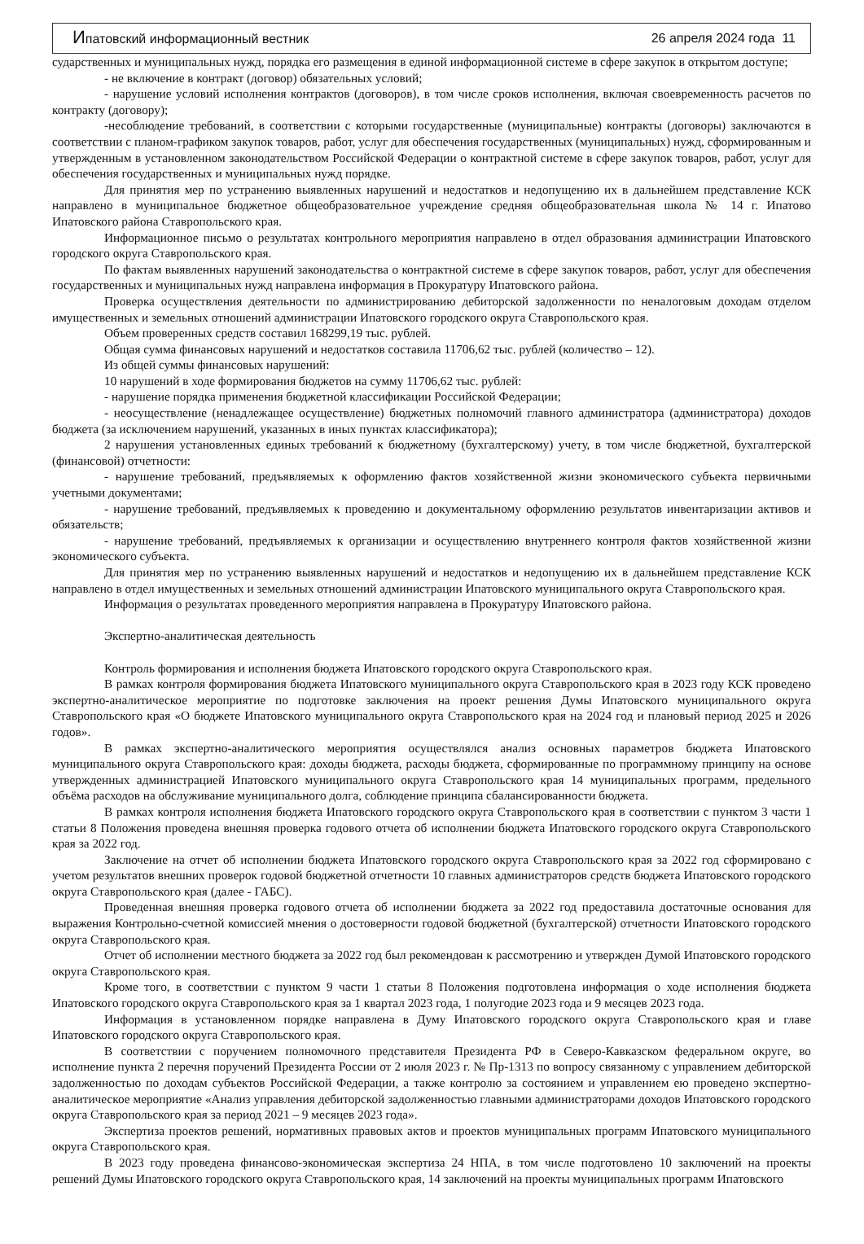Ипатовский информационный вестник 26 апреля 2024 года 11
сударственных и муниципальных нужд, порядка его размещения в единой информационной системе в сфере закупок в открытом доступе;
- не включение в контракт (договор) обязательных условий;
- нарушение условий исполнения контрактов (договоров), в том числе сроков исполнения, включая своевременность расчетов по контракту (договору);
-несоблюдение требований, в соответствии с которыми государственные (муниципальные) контракты (договоры) заключаются в соответствии с планом-графиком закупок товаров, работ, услуг для обеспечения государственных (муниципальных) нужд, сформированным и утвержденным в установленном законодательством Российской Федерации о контрактной системе в сфере закупок товаров, работ, услуг для обеспечения государственных и муниципальных нужд порядке.
Для принятия мер по устранению выявленных нарушений и недостатков и недопущению их в дальнейшем представление КСК направлено в муниципальное бюджетное общеобразовательное учреждение средняя общеобразовательная школа № 14 г. Ипатово Ипатовского района Ставропольского края.
Информационное письмо о результатах контрольного мероприятия направлено в отдел образования администрации Ипатовского городского округа Ставропольского края.
По фактам выявленных нарушений законодательства о контрактной системе в сфере закупок товаров, работ, услуг для обеспечения государственных и муниципальных нужд направлена информация в Прокуратуру Ипатовского района.
Проверка осуществления деятельности по администрированию дебиторской задолженности по неналоговым доходам отделом имущественных и земельных отношений администрации Ипатовского городского округа Ставропольского края.
Объем проверенных средств составил 168299,19 тыс. рублей.
Общая сумма финансовых нарушений и недостатков составила 11706,62 тыс. рублей (количество – 12).
Из общей суммы финансовых нарушений:
10 нарушений в ходе формирования бюджетов на сумму 11706,62 тыс. рублей:
- нарушение порядка применения бюджетной классификации Российской Федерации;
- неосуществление (ненадлежащее осуществление) бюджетных полномочий главного администратора (администратора) доходов бюджета (за исключением нарушений, указанных в иных пунктах классификатора);
2 нарушения установленных единых требований к бюджетному (бухгалтерскому) учету, в том числе бюджетной, бухгалтерской (финансовой) отчетности:
- нарушение требований, предъявляемых к оформлению фактов хозяйственной жизни экономического субъекта первичными учетными документами;
- нарушение требований, предъявляемых к проведению и документальному оформлению результатов инвентаризации активов и обязательств;
- нарушение требований, предъявляемых к организации и осуществлению внутреннего контроля фактов хозяйственной жизни экономического субъекта.
Для принятия мер по устранению выявленных нарушений и недостатков и недопущению их в дальнейшем представление КСК направлено в отдел имущественных и земельных отношений администрации Ипатовского муниципального округа Ставропольского края.
Информация о результатах проведенного мероприятия направлена в Прокуратуру Ипатовского района.
Экспертно-аналитическая деятельность
Контроль формирования и исполнения бюджета Ипатовского городского округа Ставропольского края.
В рамках контроля формирования бюджета Ипатовского муниципального округа Ставропольского края в 2023 году КСК проведено экспертно-аналитическое мероприятие по подготовке заключения на проект решения Думы Ипатовского муниципального округа Ставропольского края «О бюджете Ипатовского муниципального округа Ставропольского края на 2024 год и плановый период 2025 и 2026 годов».
В рамках экспертно-аналитического мероприятия осуществлялся анализ основных параметров бюджета Ипатовского муниципального округа Ставропольского края: доходы бюджета, расходы бюджета, сформированные по программному принципу на основе утвержденных администрацией Ипатовского муниципального округа Ставропольского края 14 муниципальных программ, предельного объёма расходов на обслуживание муниципального долга, соблюдение принципа сбалансированности бюджета.
В рамках контроля исполнения бюджета Ипатовского городского округа Ставропольского края в соответствии с пунктом 3 части 1 статьи 8 Положения проведена внешняя проверка годового отчета об исполнении бюджета Ипатовского городского округа Ставропольского края за 2022 год.
Заключение на отчет об исполнении бюджета Ипатовского городского округа Ставропольского края за 2022 год сформировано с учетом результатов внешних проверок годовой бюджетной отчетности 10 главных администраторов средств бюджета Ипатовского городского округа Ставропольского края (далее - ГАБС).
Проведенная внешняя проверка годового отчета об исполнении бюджета за 2022 год предоставила достаточные основания для выражения Контрольно-счетной комиссией мнения о достоверности годовой бюджетной (бухгалтерской) отчетности Ипатовского городского округа Ставропольского края.
Отчет об исполнении местного бюджета за 2022 год был рекомендован к рассмотрению и утвержден Думой Ипатовского городского округа Ставропольского края.
Кроме того, в соответствии с пунктом 9 части 1 статьи 8 Положения подготовлена информация о ходе исполнения бюджета Ипатовского городского округа Ставропольского края за 1 квартал 2023 года, 1 полугодие 2023 года и 9 месяцев 2023 года.
Информация в установленном порядке направлена в Думу Ипатовского городского округа Ставропольского края и главе Ипатовского городского округа Ставропольского края.
В соответствии с поручением полномочного представителя Президента РФ в Северо-Кавказском федеральном округе, во исполнение пункта 2 перечня поручений Президента России от 2 июля 2023 г. № Пр-1313 по вопросу связанному с управлением дебиторской задолженностью по доходам субъектов Российской Федерации, а также контролю за состоянием и управлением ею проведено экспертно-аналитическое мероприятие «Анализ управления дебиторской задолженностью главными администраторами доходов Ипатовского городского округа Ставропольского края за период 2021 – 9 месяцев 2023 года».
Экспертиза проектов решений, нормативных правовых актов и проектов муниципальных программ Ипатовского муниципального округа Ставропольского края.
В 2023 году проведена финансово-экономическая экспертиза 24 НПА, в том числе подготовлено 10 заключений на проекты решений Думы Ипатовского городского округа Ставропольского края, 14 заключений на проекты муниципальных программ Ипатовского